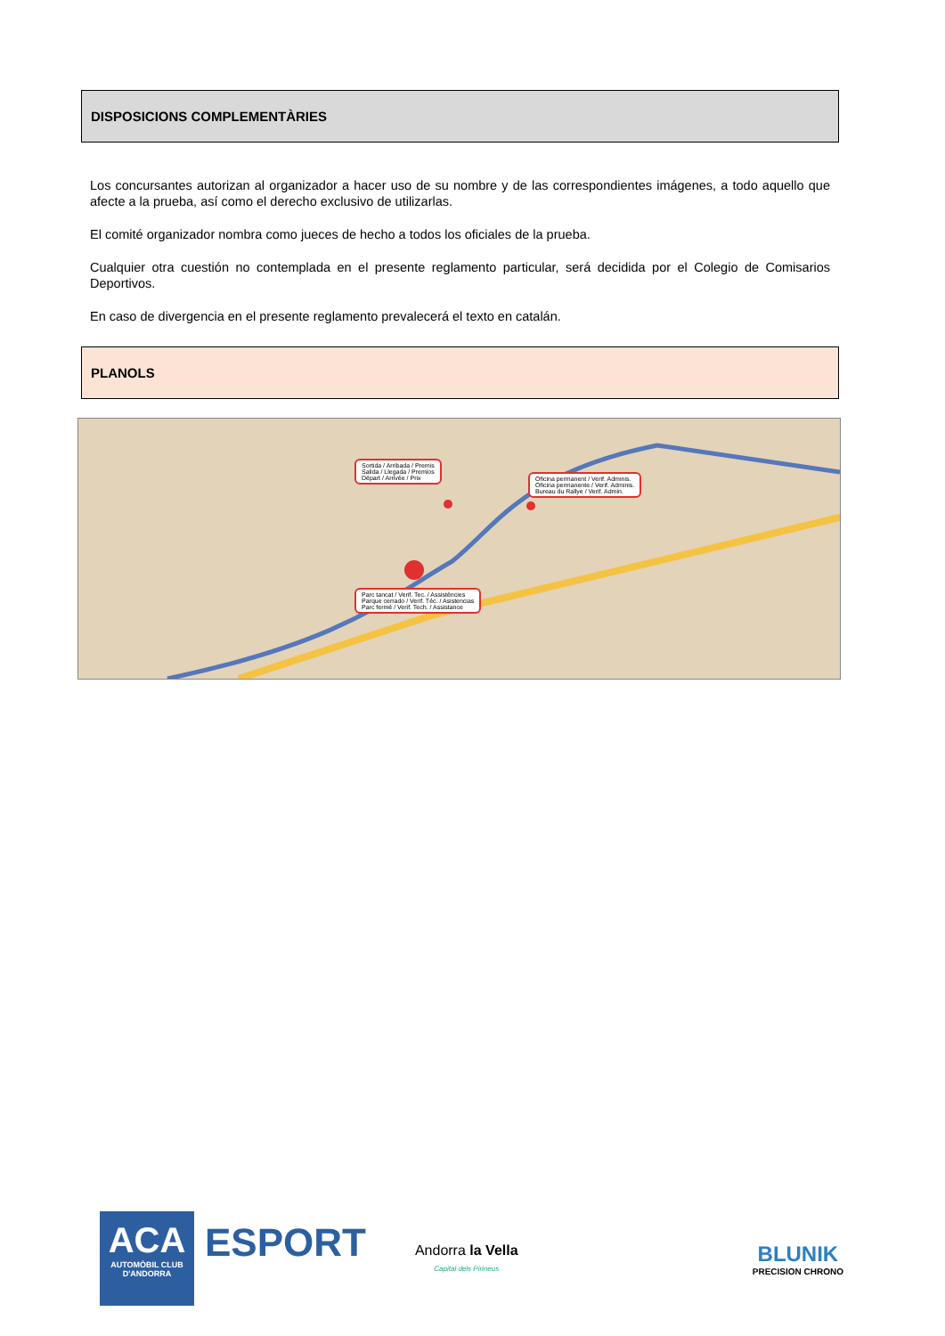DISPOSICIONS COMPLEMENTÀRIES
Los concursantes autorizan al organizador a hacer uso de su nombre y de las correspondientes imágenes, a todo aquello que afecte a la prueba, así como el derecho exclusivo de utilizarlas.
El comité organizador nombra como jueces de hecho a todos los oficiales de la prueba.
Cualquier otra cuestión no contemplada en el presente reglamento particular, será decidida por el Colegio de Comisarios Deportivos.
En caso de divergencia en el presente reglamento prevalecerá el texto en catalán.
PLANOLS
Parc tancat / Verif. Tec. / Assistències
Parque cerrado / Verif. Téc. / Asistencias
Parc fermé / Verif. Tech. / Assistance
Sortida / Arribada / Premis
Salida / Llegada / Premios
Départ / Arrivée / Prix
Oficina permanent / Verif. Adminis.
Oficina permanente / Verif. Adminis.
Bureau du Rallye / Verif. Admin.
ACA
AUTOMÒBIL CLUB
D'ANDORRA
ESPORT
Andorra la Vella
Capital dels Pirineus
BLUNIK
PRECISION CHRONO